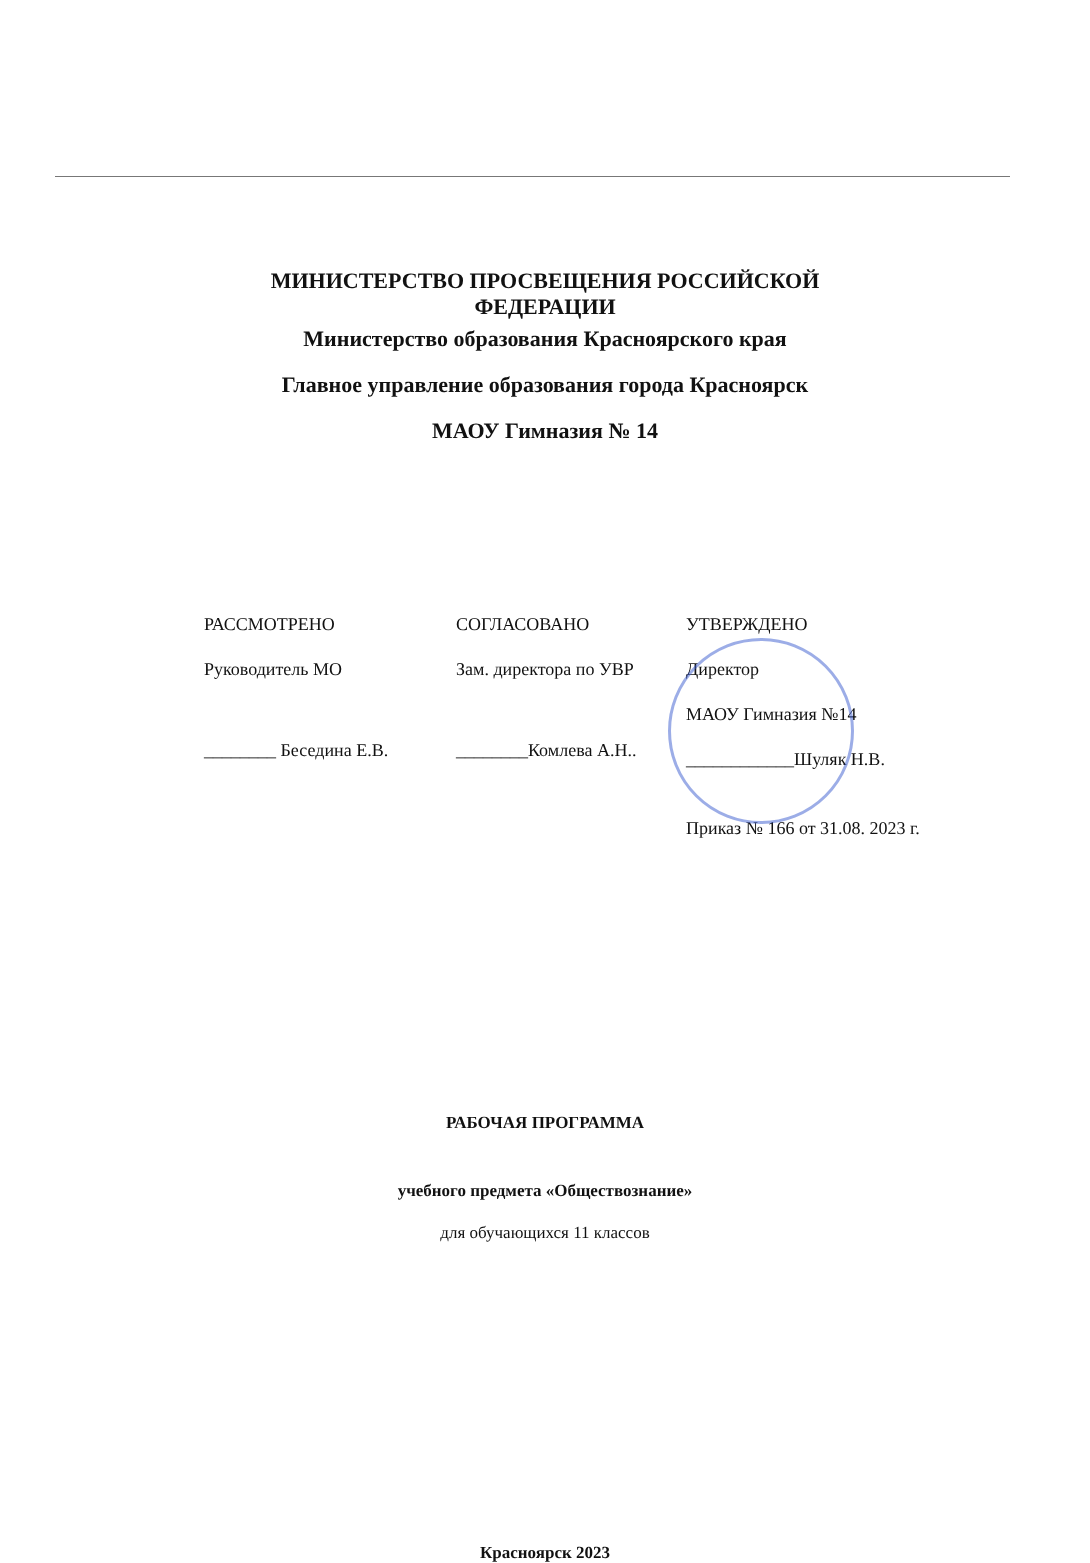МИНИСТЕРСТВО ПРОСВЕЩЕНИЯ РОССИЙСКОЙ
ФЕДЕРАЦИИ
Министерство образования Красноярского края
Главное управление образования города Красноярск
МАОУ Гимназия № 14
РАССМОТРЕНО
Руководитель МО
________ Беседина Е.В.
СОГЛАСОВАНО
Зам. директора по УВР
________Комлева А.Н..
УТВЕРЖДЕНО
Директор
МАОУ Гимназия №14
____________Шуляк Н.В.
Приказ № 166 от 31.08. 2023 г.
РАБОЧАЯ ПРОГРАММА
учебного предмета «Обществознание»
для обучающихся 11 классов
Красноярск 2023